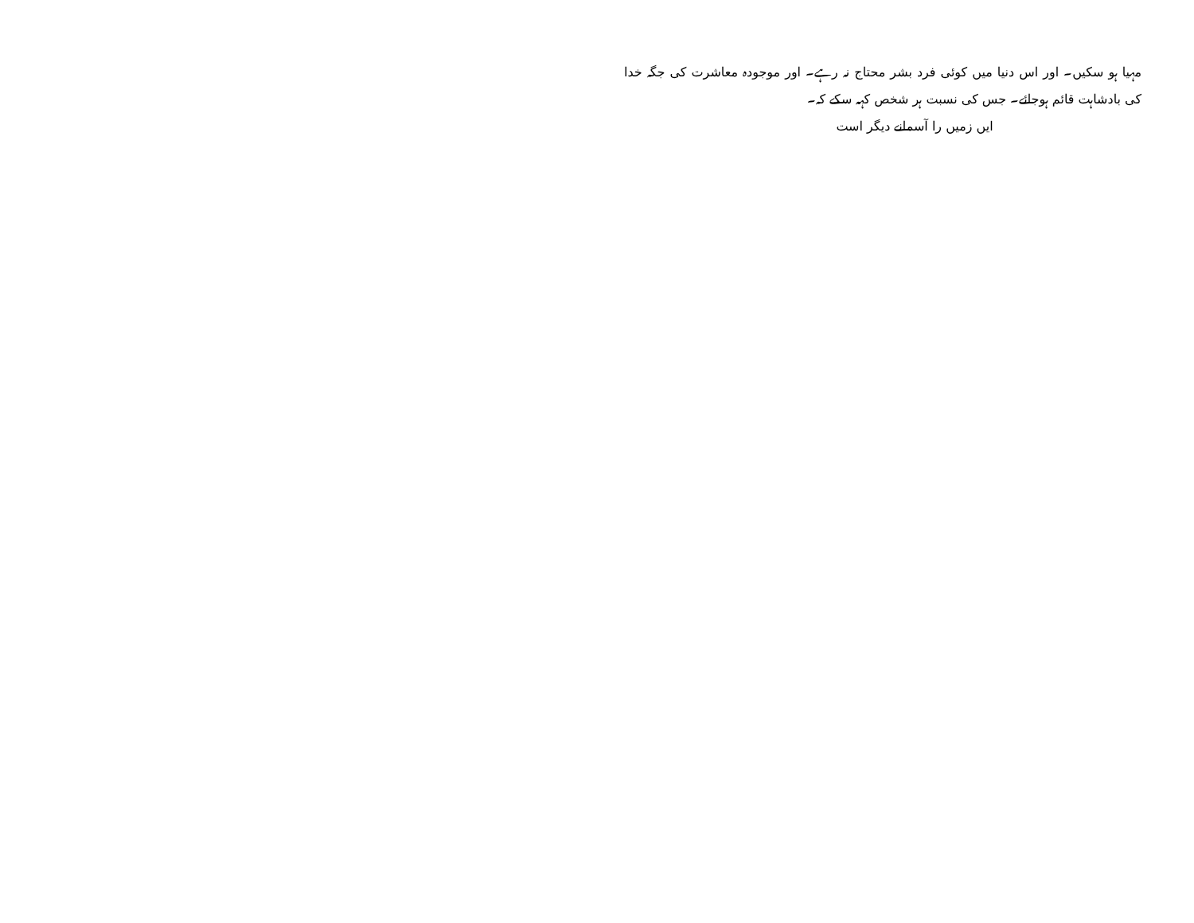مہیا ہو سکیں۔ اور اس دنیا میں کوئی فرد بشر محتاج نہ رہے۔ اور موجودہ معاشرت کی جگہ خدا کی بادشاہت قائم ہوجائے۔ جس کی نسبت ہر شخص کہہ سکے کہ۔
ایں زمیں را آسمانے دیگر است